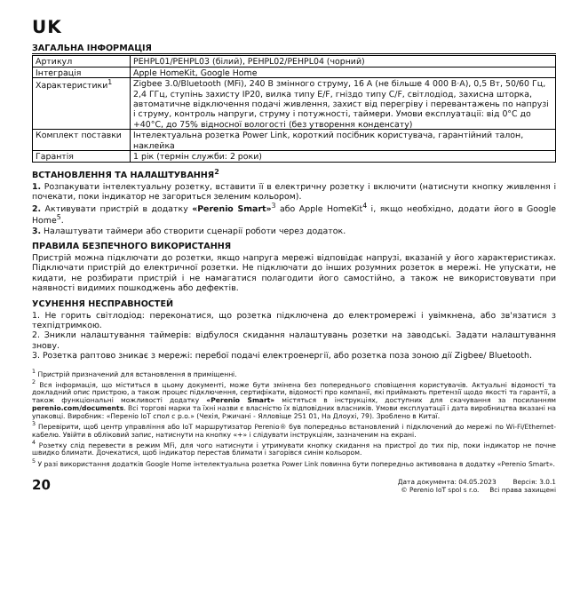UK
ЗАГАЛЬНА ІНФОРМАЦІЯ
| Артикул | PEHPL01/PEHPL03 (білий), PEHPL02/PEHPL04 (чорний) |
| Інтеграція | Apple HomeKit, Google Home |
| Характеристики<sup>1</sup> | Zigbee 3.0/Bluetooth (MFi), 240 В змінного струму, 16 А (не більше 4 000 В·А), 0,5 Вт, 50/60 Гц, 2,4 ГГц, ступінь захисту IP20, вилка типу E/F, гніздо типу C/F, світлодіод, захисна шторка, автоматичне відключення подачі живлення, захист від перегріву і перевантажень по напрузі і струму, контроль напруги, струму і потужності, таймери. Умови експлуатації: від 0°C до +40°C, до 75% відносної вологості (без утворення конденсату) |
| Комплект поставки | Інтелектуальна розетка Power Link, короткий посібник користувача, гарантійний талон, наклейка |
| Гарантія | 1 рік (термін служби: 2 роки) |
ВСТАНОВЛЕННЯ ТА НАЛАШТУВАННЯ<sup>2</sup>
1. Розпакувати інтелектуальну розетку, вставити її в електричну розетку і включити (натиснути кнопку живлення і почекати, поки індикатор не загориться зеленим кольором).
2. Активувати пристрій в додатку «Perenio Smart»<sup>3</sup> або Apple HomeKit<sup>4</sup> і, якщо необхідно, додати його в Google Home<sup>5</sup>.
3. Налаштувати таймери або створити сценарії роботи через додаток.
ПРАВИЛА БЕЗПЕЧНОГО ВИКОРИСТАННЯ
Пристрій можна підключати до розетки, якщо напруга мережі відповідає напрузі, вказаній у його характеристиках. Підключати пристрій до електричної розетки. Не підключати до інших розумних розеток в мережі. Не упускати, не кидати, не розбирати пристрій і не намагатися полагодити його самостійно, а також не використовувати при наявності видимих пошкоджень або дефектів.
УСУНЕННЯ НЕСПРАВНОСТЕЙ
1. Не горить світлодіод: переконатися, що розетка підключена до електромережі і увімкнена, або зв'язатися з техпідтримкою.
2. Зникли налаштування таймерів: відбулося скидання налаштувань розетки на заводські. Задати налаштування знову.
3. Розетка раптово зникає з мережі: перебої подачі електроенергії, або розетка поза зоною дії Zigbee/ Bluetooth.
<sup>1</sup> Пристрій призначений для встановлення в приміщенні.
<sup>2</sup> Вся інформація, що міститься в цьому документі, може бути змінена без попереднього сповіщення користувачів. Актуальні відомості та докладний опис пристрою, а також процес підключення, сертифікати, відомості про компанії, які приймають претензії щодо якості та гарантії, а також функціональні можливості додатку «Perenio Smart» містяться в інструкціях, доступних для скачування за посиланням perenio.com/documents. Всі торгові марки та їхні назви є власністю їх відповідних власників. Умови експлуатації і дата виробництва вказані на упаковці. Виробник: «Перенio IoT спол с р.о.» (Чехія, Ржичані - Ялловіще 251 01, На Длоухі, 79). Зроблено в Китаї.
<sup>3</sup> Перевірити, щоб центр управління або IoT маршрутизатор Perenio® був попередньо встановлений і підключений до мережі по Wi-Fi/Ethernet-кабелю. Увійти в обліковий запис, натиснути на кнопку «+» і слідувати інструкціям, зазначеним на екрані.
<sup>4</sup> Розетку слід перевести в режим MFi, для чого натиснути і утримувати кнопку скидання на пристрої до тих пір, поки індикатор не почне швидко блимати. Дочекатися, щоб індикатор перестав блимати і загорівся синім кольором.
<sup>5</sup> У разі використання додатків Google Home інтелектуальна розетка Power Link повинна бути попередньо активована в додатку «Perenio Smart».
20
Дата документа: 04.05.2023 Версія: 3.0.1
© Perenio IoT spol s r.o. Всі права захищені